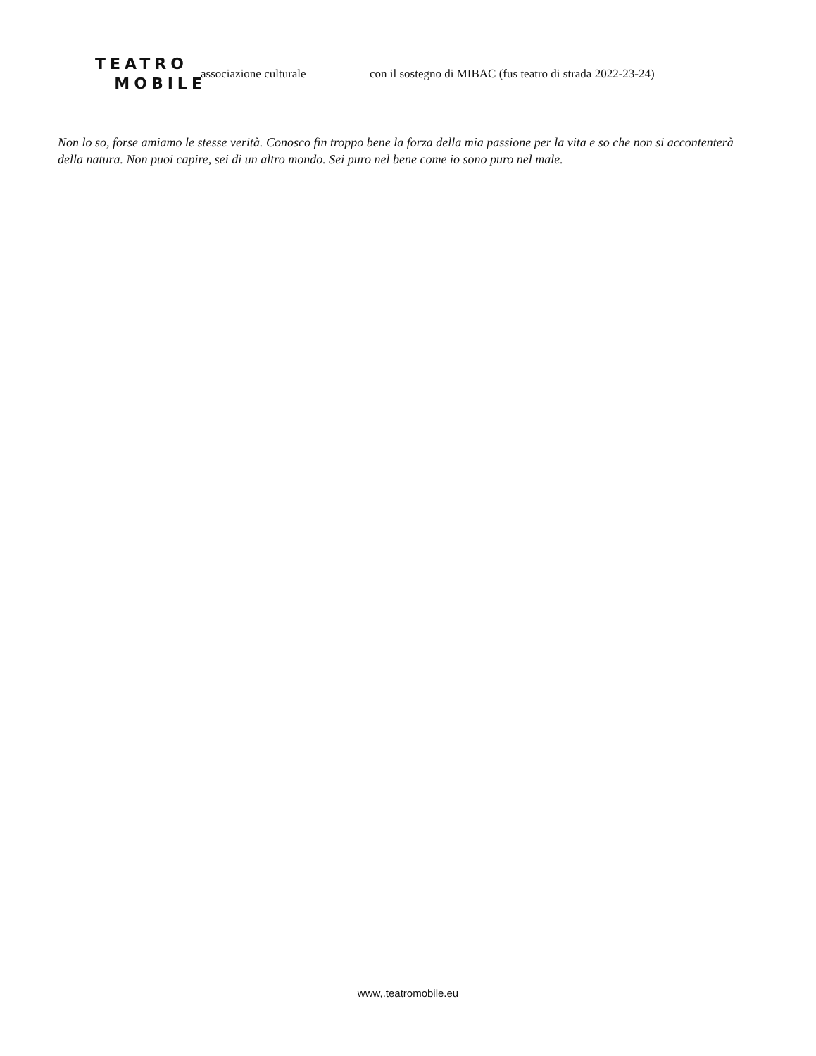TEATRO
MOBILE
associazione culturale
con il sostegno di MIBAC (fus teatro di strada 2022-23-24)
Non lo so, forse amiamo le stesse verità. Conosco fin troppo bene la forza della mia passione per la vita e so che non si accontenterà della natura. Non puoi capire, sei di un altro mondo. Sei puro nel bene come io sono puro nel male.
www,.teatromobile.eu